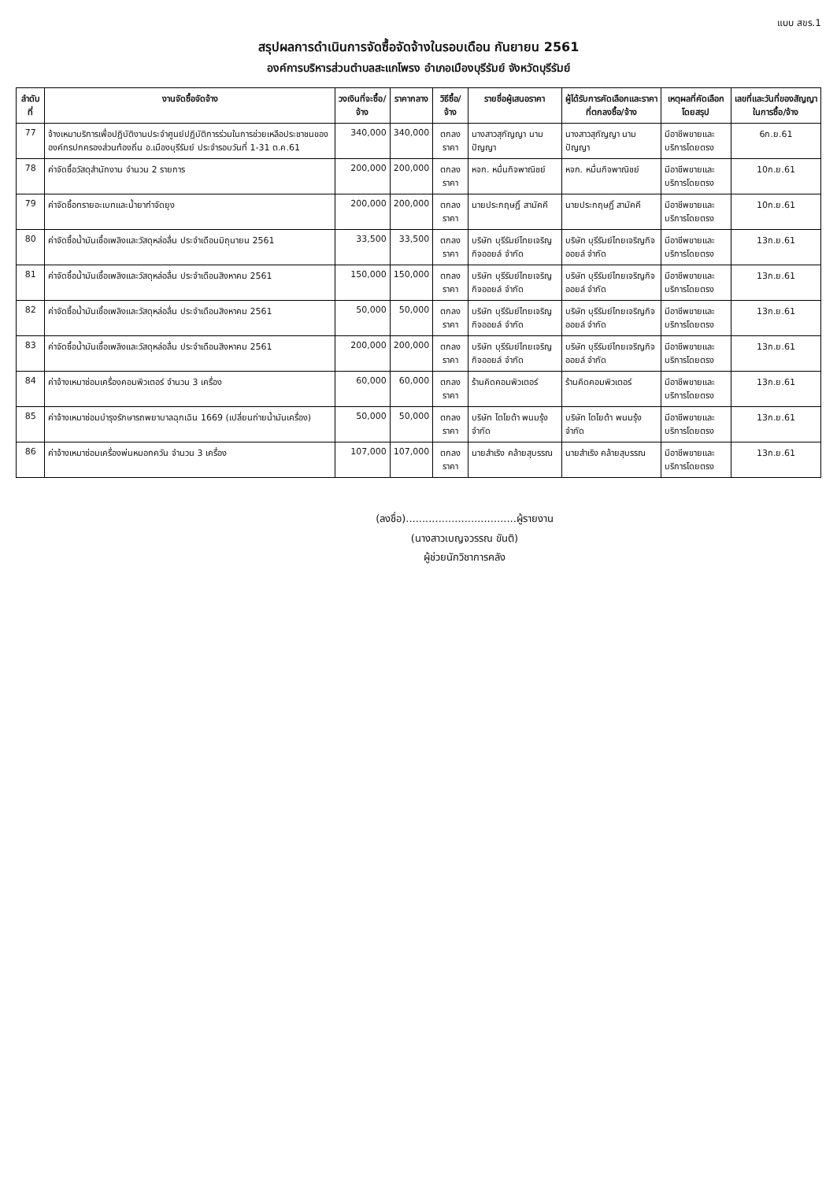แบบ สขร.1
สรุปผลการดำเนินการจัดซื้อจัดจ้างในรอบเดือน กันยายน 2561
องค์การบริหารส่วนตำบลสะแกโพรง อำเภอเมืองบุรีรัมย์ จังหวัดบุรีรัมย์
| ลำดับที่ | งานจัดซื้อจัดจ้าง | วงเงินที่จะซื้อ/จ้าง | ราคากลาง | วิธีซื้อ/จ้าง | รายชื่อผู้เสนอราคา | ผู้ได้รับการคัดเลือกและราคาที่ตกลงซื้อ/จ้าง | เหตุผลที่คัดเลือกโดยสรุป | เลขที่และวันที่ของสัญญาในการซื้อ/จ้าง |
| --- | --- | --- | --- | --- | --- | --- | --- | --- |
| 77 | จ้างเหมาบริการเพื่อปฏิบัติงานประจำศูนย์ปฏิบัติการร่วมในการช่วยเหลือประชาชนขององค์กรปกครองส่วนท้องถิ่น อ.เมืองบุรีรัมย์ ประจำรอบวันที่ 1-31 ต.ค.61 | 340,000 | 340,000 | ตกลงราคา | นางสาวสุกัญญา นามปัญญา | นางสาวสุกัญญา นามปัญญา | มีอาชีพขายและบริการโดยตรง | 6ก.ย.61 |
| 78 | ค่าจัดซื้อวัสดุสำนักงาน จำนวน 2 รายการ | 200,000 | 200,000 | ตกลงราคา | หจก. หมื่นกิจพาณิชย์ | หจก. หมื่นกิจพาณิชย์ | มีอาชีพขายและบริการโดยตรง | 10ก.ย.61 |
| 79 | ค่าจัดซื้อทรายอะเบทและน้ำยากำจัดยุง | 200,000 | 200,000 | ตกลงราคา | นายประกฤษฏิ์ สามัคคี | นายประกฤษฏิ์ สามัคคี | มีอาชีพขายและบริการโดยตรง | 10ก.ย.61 |
| 80 | ค่าจัดซื้อน้ำมันเชื้อเพลิงและวัสดุหล่อลื่น ประจำเดือนมิถุนายน 2561 | 33,500 | 33,500 | ตกลงราคา | บริษัท บุรีรัมย์ไทยเจริญกิจออยล์ จำกัด | บริษัท บุรีรัมย์ไทยเจริญกิจ ออยล์ จำกัด | มีอาชีพขายและบริการโดยตรง | 13ก.ย.61 |
| 81 | ค่าจัดซื้อน้ำมันเชื้อเพลิงและวัสดุหล่อลื่น ประจำเดือนสิงหาคม 2561 | 150,000 | 150,000 | ตกลงราคา | บริษัท บุรีรัมย์ไทยเจริญกิจออยล์ จำกัด | บริษัท บุรีรัมย์ไทยเจริญกิจ ออยล์ จำกัด | มีอาชีพขายและบริการโดยตรง | 13ก.ย.61 |
| 82 | ค่าจัดซื้อน้ำมันเชื้อเพลิงและวัสดุหล่อลื่น ประจำเดือนสิงหาคม 2561 | 50,000 | 50,000 | ตกลงราคา | บริษัท บุรีรัมย์ไทยเจริญกิจออยล์ จำกัด | บริษัท บุรีรัมย์ไทยเจริญกิจ ออยล์ จำกัด | มีอาชีพขายและบริการโดยตรง | 13ก.ย.61 |
| 83 | ค่าจัดซื้อน้ำมันเชื้อเพลิงและวัสดุหล่อลื่น ประจำเดือนสิงหาคม 2561 | 200,000 | 200,000 | ตกลงราคา | บริษัท บุรีรัมย์ไทยเจริญกิจออยล์ จำกัด | บริษัท บุรีรัมย์ไทยเจริญกิจ ออยล์ จำกัด | มีอาชีพขายและบริการโดยตรง | 13ก.ย.61 |
| 84 | ค่าจ้างเหมาซ่อมเครื่องคอมพิวเตอร์ จำนวน 3 เครื่อง | 60,000 | 60,000 | ตกลงราคา | ร้านคิดคอมพิวเตอร์ | ร้านคิดคอมพิวเตอร์ | มีอาชีพขายและบริการโดยตรง | 13ก.ย.61 |
| 85 | ค่าจ้างเหมาซ่อมบำรุงรักษารถพยาบาลฉุกเฉิน 1669 (เปลี่ยนถ่ายน้ำมันเครื่อง) | 50,000 | 50,000 | ตกลงราคา | บริษัท โตโยต้า พนมรุ้ง จำกัด | บริษัท โตโยต้า พนมรุ้ง จำกัด | มีอาชีพขายและบริการโดยตรง | 13ก.ย.61 |
| 86 | ค่าจ้างเหมาซ่อมเครื่องพ่นหมอกควัน จำนวน 3 เครื่อง | 107,000 | 107,000 | ตกลงราคา | นายสำเริง คล้ายสุบรรณ | นายสำเริง คล้ายสุบรรณ | มีอาชีพขายและบริการโดยตรง | 13ก.ย.61 |
(ลงชื่อ)..................................ผู้รายงาน
(นางสาวเบญจวรรณ ขันติ)
ผู้ช่วยนักวิชาการคลัง